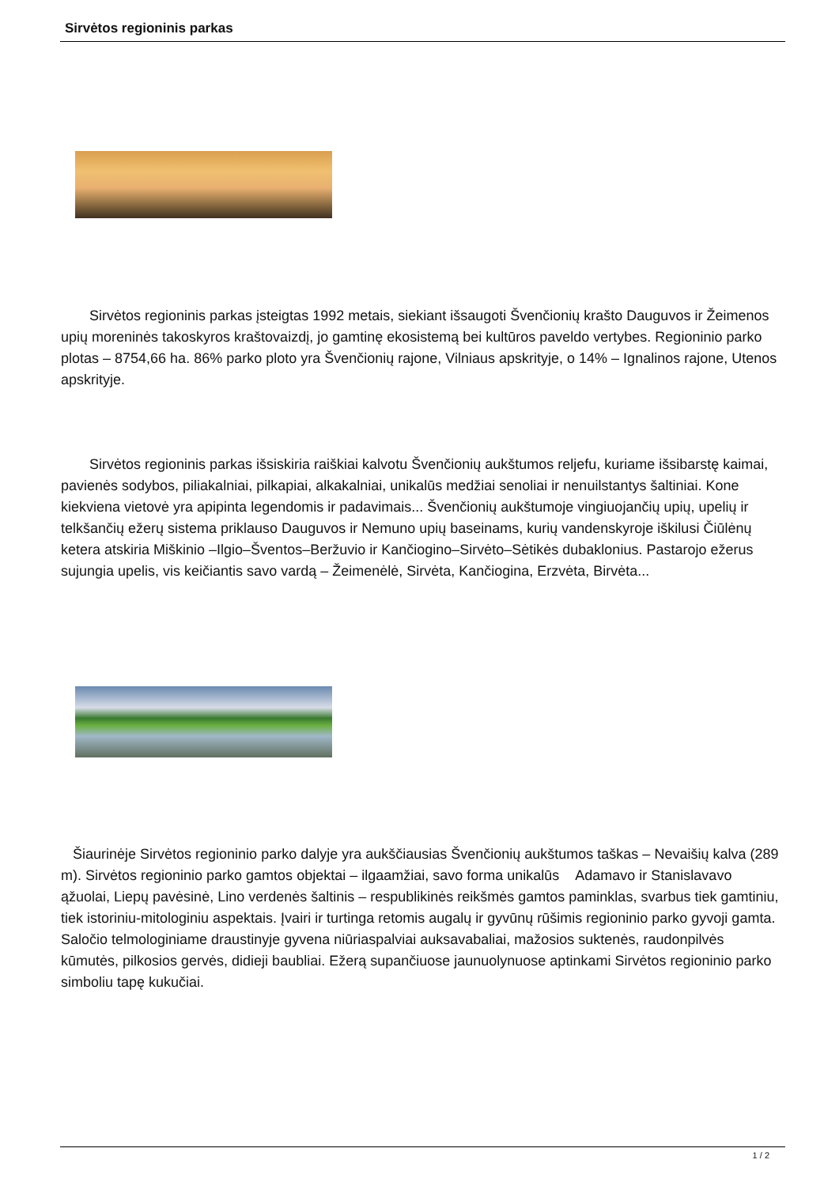Sirvėtos regioninis parkas
  Sirvėtos regioninis parkas įsteigtas 1992 metais, siekiant išsaugoti Švenčionių krašto Dauguvos ir Žeimenos upių moreninės takoskyros kraštovaizdį, jo gamtinę ekosistemą bei kultūros paveldo vertybes. Regioninio parko plotas – 8754,66 ha. 86% parko ploto yra Švenčionių rajone, Vilniaus apskrityje, o 14% – Ignalinos rajone, Utenos apskrityje.
  Sirvėtos regioninis parkas išsiskiria raiškiai kalvotu Švenčionių aukštumos reljefu, kuriame išsibarstę kaimai, pavienės sodybos, piliakalniai, pilkapiai, alkakalniai, unikalūs medžiai senoliai ir nenuilstantys šaltiniai. Kone kiekviena vietovė yra apipinta legendomis ir padavimais... Švenčionių aukštumoje vingiuojančių upių, upelių ir telkšančių ežerų sistema priklauso Dauguvos ir Nemuno upių baseinams, kurių vandenskyroje iškilusi Čiūlėnų ketera atskiria Miškinio –Ilgio–Šventos–Beržuvio ir Kančiogino–Sirvėto–Sėtikės dubaklonius. Pastarojo ežerus sujungia upelis, vis keičiantis savo vardą – Žeimenėlė, Sirvėta, Kančiogina, Erzvėta, Birvėta...
Šiaurinėje Sirvėtos regioninio parko dalyje yra aukščiausias Švenčionių aukštumos taškas – Nevaišių kalva (289 m). Sirvėtos regioninio parko gamtos objektai – ilgaamžiai, savo forma unikalūs Adamavo ir Stanislavavo ąžuolai, Liepų pavėsinė, Lino verdenės šaltinis – respublikinės reikšmės gamtos paminklas, svarbus tiek gamtiniu, tiek istoriniu-mitologiniu aspektais. Įvairi ir turtinga retomis augalų ir gyvūnų rūšimis regioninio parko gyvoji gamta. Saločio telmologiniame draustinyje gyvena niūriaspalviai auksavabaliai, mažosios suktenės, raudonpilvės kūmutės, pilkosios gervės, didieji baubliai. Ežerą supančiuose jaunuolynuose aptinkami Sirvėtos regioninio parko simboliu tapę kukučiai.
1 / 2